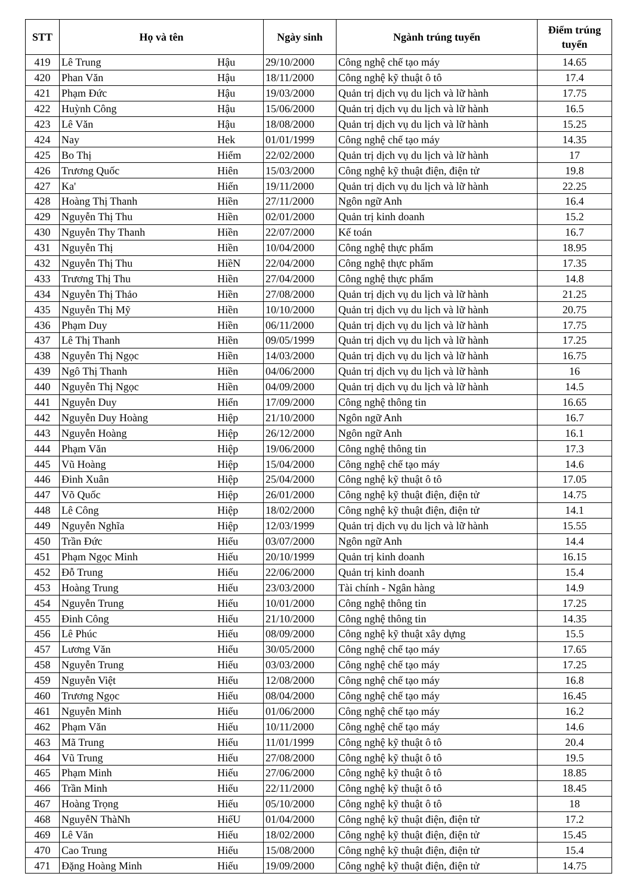| STT | Họ và tên | | Ngày sinh | Ngành trúng tuyển | Điểm trúng tuyển |
| --- | --- | --- | --- | --- | --- |
| 419 | Lê Trung | Hậu | 29/10/2000 | Công nghệ chế tạo máy | 14.65 |
| 420 | Phan Văn | Hậu | 18/11/2000 | Công nghệ kỹ thuật ô tô | 17.4 |
| 421 | Phạm Đức | Hậu | 19/03/2000 | Quản trị dịch vụ du lịch và lữ hành | 17.75 |
| 422 | Huỳnh Công | Hậu | 15/06/2000 | Quản trị dịch vụ du lịch và lữ hành | 16.5 |
| 423 | Lê Văn | Hậu | 18/08/2000 | Quản trị dịch vụ du lịch và lữ hành | 15.25 |
| 424 | Nay | Hek | 01/01/1999 | Công nghệ chế tạo máy | 14.35 |
| 425 | Bo Thị | Hiểm | 22/02/2000 | Quản trị dịch vụ du lịch và lữ hành | 17 |
| 426 | Trương Quốc | Hiên | 15/03/2000 | Công nghệ kỹ thuật điện, điện tử | 19.8 |
| 427 | Ka' | Hiến | 19/11/2000 | Quản trị dịch vụ du lịch và lữ hành | 22.25 |
| 428 | Hoàng Thị Thanh | Hiền | 27/11/2000 | Ngôn ngữ Anh | 16.4 |
| 429 | Nguyễn Thị Thu | Hiền | 02/01/2000 | Quản trị kinh doanh | 15.2 |
| 430 | Nguyễn Thy Thanh | Hiền | 22/07/2000 | Kế toán | 16.7 |
| 431 | Nguyễn Thị | Hiền | 10/04/2000 | Công nghệ thực phẩm | 18.95 |
| 432 | Nguyễn Thị Thu | HiềN | 22/04/2000 | Công nghệ thực phẩm | 17.35 |
| 433 | Trương Thị Thu | Hiền | 27/04/2000 | Công nghệ thực phẩm | 14.8 |
| 434 | Nguyễn Thị Thảo | Hiền | 27/08/2000 | Quản trị dịch vụ du lịch và lữ hành | 21.25 |
| 435 | Nguyễn Thị Mỹ | Hiền | 10/10/2000 | Quản trị dịch vụ du lịch và lữ hành | 20.75 |
| 436 | Phạm Duy | Hiền | 06/11/2000 | Quản trị dịch vụ du lịch và lữ hành | 17.75 |
| 437 | Lê Thị Thanh | Hiền | 09/05/1999 | Quản trị dịch vụ du lịch và lữ hành | 17.25 |
| 438 | Nguyễn Thị Ngọc | Hiền | 14/03/2000 | Quản trị dịch vụ du lịch và lữ hành | 16.75 |
| 439 | Ngô Thị Thanh | Hiền | 04/06/2000 | Quản trị dịch vụ du lịch và lữ hành | 16 |
| 440 | Nguyễn Thị Ngọc | Hiền | 04/09/2000 | Quản trị dịch vụ du lịch và lữ hành | 14.5 |
| 441 | Nguyễn Duy | Hiển | 17/09/2000 | Công nghệ thông tin | 16.65 |
| 442 | Nguyễn Duy Hoàng | Hiệp | 21/10/2000 | Ngôn ngữ Anh | 16.7 |
| 443 | Nguyễn Hoàng | Hiệp | 26/12/2000 | Ngôn ngữ Anh | 16.1 |
| 444 | Phạm Văn | Hiệp | 19/06/2000 | Công nghệ thông tin | 17.3 |
| 445 | Vũ Hoàng | Hiệp | 15/04/2000 | Công nghệ chế tạo máy | 14.6 |
| 446 | Đinh Xuân | Hiệp | 25/04/2000 | Công nghệ kỹ thuật ô tô | 17.05 |
| 447 | Võ Quốc | Hiệp | 26/01/2000 | Công nghệ kỹ thuật điện, điện tử | 14.75 |
| 448 | Lê Công | Hiệp | 18/02/2000 | Công nghệ kỹ thuật điện, điện tử | 14.1 |
| 449 | Nguyễn Nghĩa | Hiệp | 12/03/1999 | Quản trị dịch vụ du lịch và lữ hành | 15.55 |
| 450 | Trần Đức | Hiếu | 03/07/2000 | Ngôn ngữ Anh | 14.4 |
| 451 | Phạm Ngọc Minh | Hiếu | 20/10/1999 | Quản trị kinh doanh | 16.15 |
| 452 | Đỗ Trung | Hiếu | 22/06/2000 | Quản trị kinh doanh | 15.4 |
| 453 | Hoàng Trung | Hiếu | 23/03/2000 | Tài chính - Ngân hàng | 14.9 |
| 454 | Nguyễn Trung | Hiếu | 10/01/2000 | Công nghệ thông tin | 17.25 |
| 455 | Đinh Công | Hiếu | 21/10/2000 | Công nghệ thông tin | 14.35 |
| 456 | Lê Phúc | Hiếu | 08/09/2000 | Công nghệ kỹ thuật xây dựng | 15.5 |
| 457 | Lương Văn | Hiếu | 30/05/2000 | Công nghệ chế tạo máy | 17.65 |
| 458 | Nguyễn Trung | Hiếu | 03/03/2000 | Công nghệ chế tạo máy | 17.25 |
| 459 | Nguyễn Việt | Hiếu | 12/08/2000 | Công nghệ chế tạo máy | 16.8 |
| 460 | Trương Ngọc | Hiếu | 08/04/2000 | Công nghệ chế tạo máy | 16.45 |
| 461 | Nguyễn Minh | Hiếu | 01/06/2000 | Công nghệ chế tạo máy | 16.2 |
| 462 | Phạm Văn | Hiếu | 10/11/2000 | Công nghệ chế tạo máy | 14.6 |
| 463 | Mã Trung | Hiếu | 11/01/1999 | Công nghệ kỹ thuật ô tô | 20.4 |
| 464 | Vũ Trung | Hiếu | 27/08/2000 | Công nghệ kỹ thuật ô tô | 19.5 |
| 465 | Phạm Minh | Hiếu | 27/06/2000 | Công nghệ kỹ thuật ô tô | 18.85 |
| 466 | Trần Minh | Hiếu | 22/11/2000 | Công nghệ kỹ thuật ô tô | 18.45 |
| 467 | Hoàng Trọng | Hiếu | 05/10/2000 | Công nghệ kỹ thuật ô tô | 18 |
| 468 | NguyễN ThàNh | HiếU | 01/04/2000 | Công nghệ kỹ thuật điện, điện tử | 17.2 |
| 469 | Lê Văn | Hiếu | 18/02/2000 | Công nghệ kỹ thuật điện, điện tử | 15.45 |
| 470 | Cao Trung | Hiếu | 15/08/2000 | Công nghệ kỹ thuật điện, điện tử | 15.4 |
| 471 | Đặng Hoàng Minh | Hiếu | 19/09/2000 | Công nghệ kỹ thuật điện, điện tử | 14.75 |